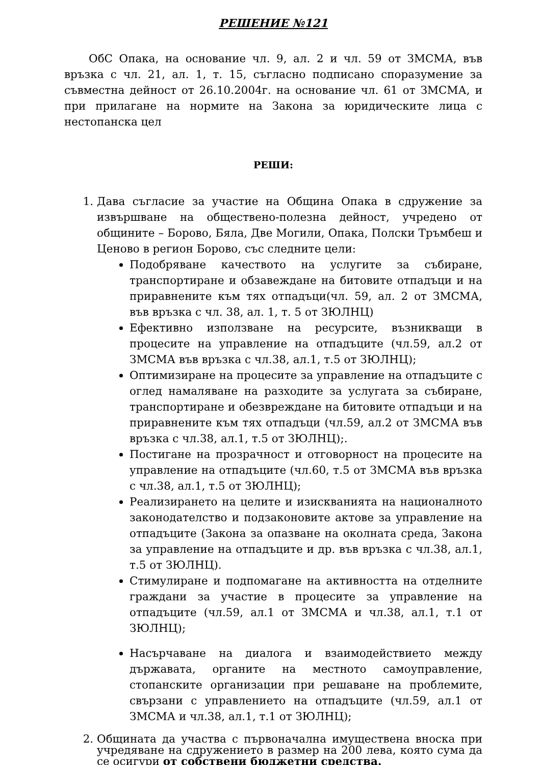РЕШЕНИЕ №121
ОбС Опака, на основание чл. 9, ал. 2 и чл. 59 от ЗМСМА, във връзка с чл. 21, ал. 1, т. 15, съгласно подписано споразумение за съвместна дейност от 26.10.2004г. на основание чл. 61 от ЗМСМА, и при прилагане на нормите на Закона за юридическите лица с нестопанска цел
РЕШИ:
1. Дава съгласие за участие на Община Опака в сдружение за извършване на обществено-полезна дейност, учредено от общините – Борово, Бяла, Две Могили, Опака, Полски Тръмбеш и Ценово в регион Борово, със следните цели:
Подобряване качеството на услугите за събиране, транспортиране и обзавеждане на битовите отпадъци и на приравнените към тях отпадъци(чл. 59, ал. 2 от ЗМСМА, във връзка с чл. 38, ал. 1, т. 5 от ЗЮЛНЦ)
Ефективно използване на ресурсите, възникващи в процесите на управление на отпадъците (чл.59, ал.2 от ЗМСМА във връзка с чл.38, ал.1, т.5 от ЗЮЛНЦ);
Оптимизиране на процесите за управление на отпадъците с оглед намаляване на разходите за услугата за събиране, транспортиране и обезвреждане на битовите отпадъци и на приравнените към тях отпадъци (чл.59, ал.2 от ЗМСМА във връзка с чл.38, ал.1, т.5 от ЗЮЛНЦ);.
Постигане на прозрачност и отговорност на процесите на управление на отпадъците (чл.60, т.5 от ЗМСМА във връзка с чл.38, ал.1, т.5 от ЗЮЛНЦ);
Реализирането на целите и изискванията на националното законодателство и подзаконовите актове за управление на отпадъците (Закона за опазване на околната среда, Закона за управление на отпадъците и др. във връзка с чл.38, ал.1, т.5 от ЗЮЛНЦ).
Стимулиране и подпомагане на активността на отделните граждани за участие в процесите за управление на отпадъците (чл.59, ал.1 от ЗМСМА и чл.38, ал.1, т.1 от ЗЮЛНЦ);
Насърчаване на диалога и взаимодействието между държавата, органите на местното самоуправление, стопанските организации при решаване на проблемите, свързани с управлението на отпадъците (чл.59, ал.1 от ЗМСМА и чл.38, ал.1, т.1 от ЗЮЛНЦ);
2. Общината да участва с първоначална имуществена вноска при учредяване на сдружението в размер на 200 лева, която сума да се осигури от собствени бюджетни средства.